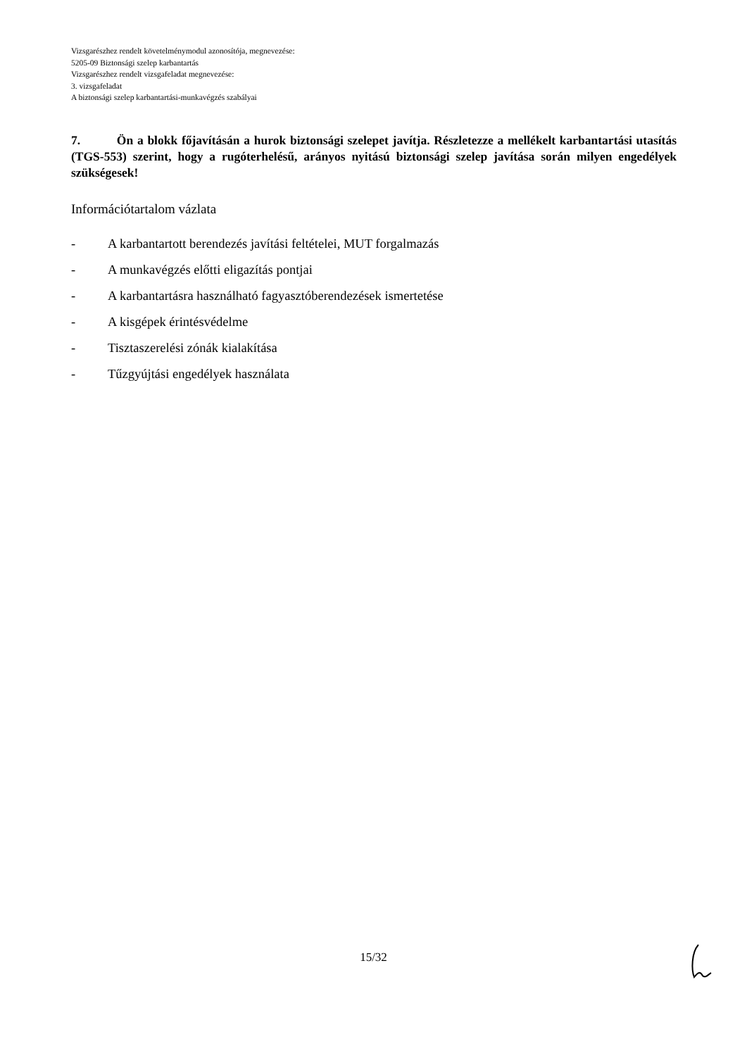Vizsgarészhez rendelt követelménymodul azonosítója, megnevezése:
5205-09 Biztonsági szelep karbantartás
Vizsgarészhez rendelt vizsgafeladat megnevezése:
3. vizsgafeladat
A biztonsági szelep karbantartási-munkavégzés szabályai
7. Ön a blokk főjavításán a hurok biztonsági szelepet javítja. Részletezze a mellékelt karbantartási utasítás (TGS-553) szerint, hogy a rugóterhelésű, arányos nyitású biztonsági szelep javítása során milyen engedélyek szükségesek!
Információtartalom vázlata
- A karbantartott berendezés javítási feltételei, MUT forgalmazás
- A munkavégzés előtti eligazítás pontjai
- A karbantartásra használható fagyasztóberendezések ismertetése
- A kisgépek érintésvédelme
- Tisztaszerelési zónák kialakítása
- Tűzgyújtási engedélyek használata
15/32